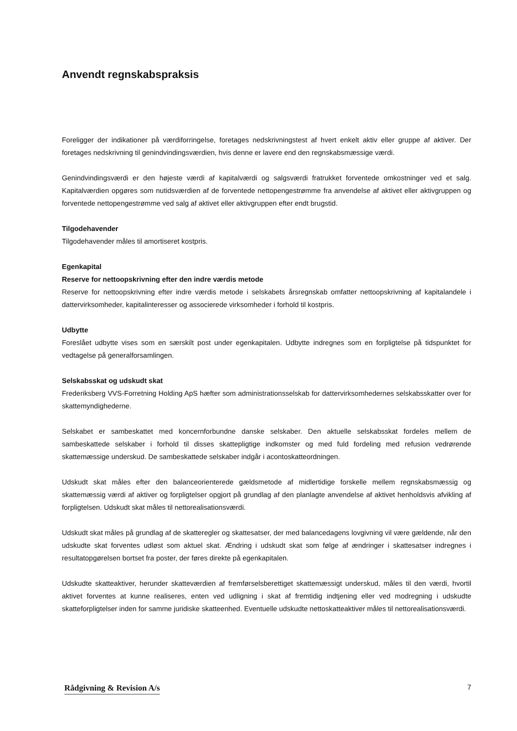Anvendt regnskabspraksis
Foreligger der indikationer på værdiforringelse, foretages nedskrivningstest af hvert enkelt aktiv eller gruppe af aktiver. Der foretages nedskrivning til genindvindingsværdien, hvis denne er lavere end den regnskabsmæssige værdi.
Genindvindingsværdi er den højeste værdi af kapitalværdi og salgsværdi fratrukket forventede omkostninger ved et salg. Kapitalværdien opgøres som nutidsværdien af de forventede nettopengestrømme fra anvendelse af aktivet eller aktivgruppen og forventede nettopengestrømme ved salg af aktivet eller aktivgruppen efter endt brugstid.
Tilgodehavender
Tilgodehavender måles til amortiseret kostpris.
Egenkapital
Reserve for nettoopskrivning efter den indre værdis metode
Reserve for nettoopskrivning efter indre værdis metode i selskabets årsregnskab omfatter nettoopskrivning af kapitalandele i dattervirksomheder, kapitalinteresser og associerede virksomheder i forhold til kostpris.
Udbytte
Foreslået udbytte vises som en særskilt post under egenkapitalen. Udbytte indregnes som en forpligtelse på tidspunktet for vedtagelse på generalforsamlingen.
Selskabsskat og udskudt skat
Frederiksberg VVS-Forretning Holding ApS hæfter som administrationsselskab for dattervirksomhedernes selskabsskatter over for skattemyndighederne.
Selskabet er sambeskattet med koncernforbundne danske selskaber. Den aktuelle selskabsskat fordeles mellem de sambeskattede selskaber i forhold til disses skattepligtige indkomster og med fuld fordeling med refusion vedrørende skattemæssige underskud. De sambeskattede selskaber indgår i acontoskatteordningen.
Udskudt skat måles efter den balanceorienterede gældsmetode af midlertidige forskelle mellem regnskabsmæssig og skattemæssig værdi af aktiver og forpligtelser opgjort på grundlag af den planlagte anvendelse af aktivet henholdsvis afvikling af forpligtelsen. Udskudt skat måles til nettorealisationsværdi.
Udskudt skat måles på grundlag af de skatteregler og skattesatser, der med balancedagens lovgivning vil være gældende, når den udskudte skat forventes udløst som aktuel skat. Ændring i udskudt skat som følge af ændringer i skattesatser indregnes i resultatopgørelsen bortset fra poster, der føres direkte på egenkapitalen.
Udskudte skatteaktiver, herunder skatteværdien af fremførselsberettiget skattemæssigt underskud, måles til den værdi, hvortil aktivet forventes at kunne realiseres, enten ved udligning i skat af fremtidig indtjening eller ved modregning i udskudte skatteforpligtelser inden for samme juridiske skatteenhed. Eventuelle udskudte nettoskatteaktiver måles til nettorealisationsværdi.
Rådgivning & Revision A/s 7